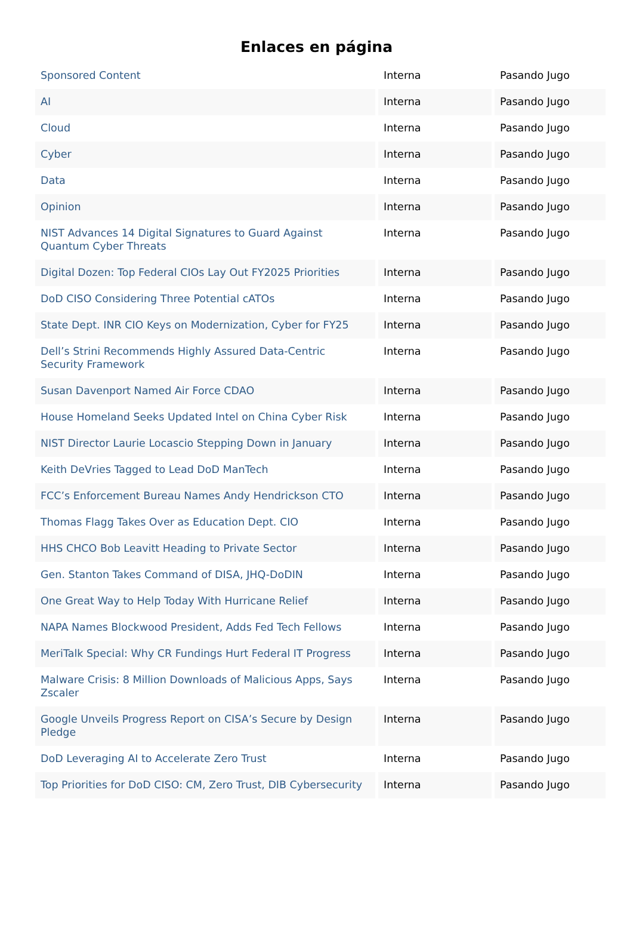Enlaces en página
| Sponsored Content | Interna | Pasando Jugo |
| AI | Interna | Pasando Jugo |
| Cloud | Interna | Pasando Jugo |
| Cyber | Interna | Pasando Jugo |
| Data | Interna | Pasando Jugo |
| Opinion | Interna | Pasando Jugo |
| NIST Advances 14 Digital Signatures to Guard Against Quantum Cyber Threats | Interna | Pasando Jugo |
| Digital Dozen: Top Federal CIOs Lay Out FY2025 Priorities | Interna | Pasando Jugo |
| DoD CISO Considering Three Potential cATOs | Interna | Pasando Jugo |
| State Dept. INR CIO Keys on Modernization, Cyber for FY25 | Interna | Pasando Jugo |
| Dell’s Strini Recommends Highly Assured Data-Centric Security Framework | Interna | Pasando Jugo |
| Susan Davenport Named Air Force CDAO | Interna | Pasando Jugo |
| House Homeland Seeks Updated Intel on China Cyber Risk | Interna | Pasando Jugo |
| NIST Director Laurie Locascio Stepping Down in January | Interna | Pasando Jugo |
| Keith DeVries Tagged to Lead DoD ManTech | Interna | Pasando Jugo |
| FCC’s Enforcement Bureau Names Andy Hendrickson CTO | Interna | Pasando Jugo |
| Thomas Flagg Takes Over as Education Dept. CIO | Interna | Pasando Jugo |
| HHS CHCO Bob Leavitt Heading to Private Sector | Interna | Pasando Jugo |
| Gen. Stanton Takes Command of DISA, JHQ-DoDIN | Interna | Pasando Jugo |
| One Great Way to Help Today With Hurricane Relief | Interna | Pasando Jugo |
| NAPA Names Blockwood President, Adds Fed Tech Fellows | Interna | Pasando Jugo |
| MeriTalk Special: Why CR Fundings Hurt Federal IT Progress | Interna | Pasando Jugo |
| Malware Crisis: 8 Million Downloads of Malicious Apps, Says Zscaler | Interna | Pasando Jugo |
| Google Unveils Progress Report on CISA’s Secure by Design Pledge | Interna | Pasando Jugo |
| DoD Leveraging AI to Accelerate Zero Trust | Interna | Pasando Jugo |
| Top Priorities for DoD CISO: CM, Zero Trust, DIB Cybersecurity | Interna | Pasando Jugo |